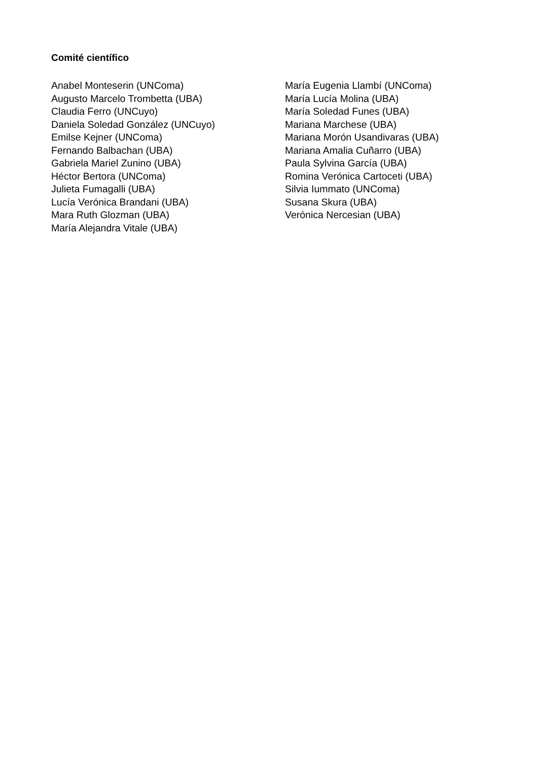Comité científico
Anabel Monteserin (UNComa)
Augusto Marcelo Trombetta (UBA)
Claudia Ferro (UNCuyo)
Daniela Soledad González (UNCuyo)
Emilse Kejner (UNComa)
Fernando Balbachan (UBA)
Gabriela Mariel Zunino (UBA)
Héctor Bertora (UNComa)
Julieta Fumagalli (UBA)
Lucía Verónica Brandani (UBA)
Mara Ruth Glozman (UBA)
María Alejandra Vitale (UBA)
María Eugenia Llambí (UNComa)
María Lucía Molina (UBA)
María Soledad Funes (UBA)
Mariana Marchese (UBA)
Mariana Morón Usandivaras (UBA)
Mariana Amalia Cuñarro (UBA)
Paula Sylvina García (UBA)
Romina Verónica Cartoceti (UBA)
Silvia Iummato (UNComa)
Susana Skura (UBA)
Verónica Nercesian (UBA)